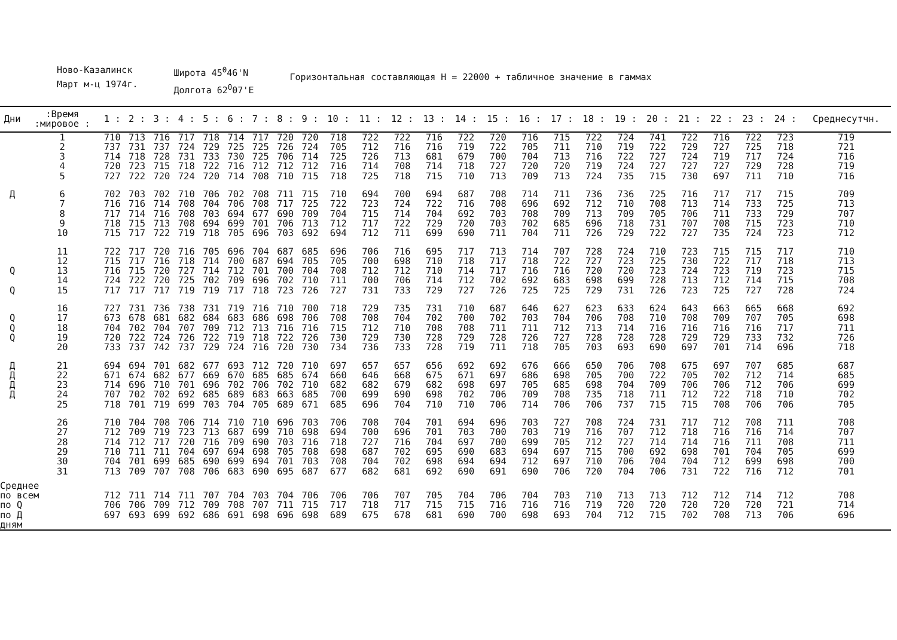Ново-Казалинск
Март м-ц 1974г.
Широта 45<sup>0</sup>46'N
Долгота 62<sup>0</sup>07'E
Горизонтальная составляющая H = 22000 + табличное значение в гаммах
| Дни | :Время :мировое : | 1 : | 2 : | 3 : | 4 : | 5 : | 6 : | 7 : | 8 : | 9 : | 10 : | 11 : | 12 : | 13 : | 14 : | 15 : | 16 : | 17 : | 18 : | 19 : | 20 : | 21 : | 22 : | 23 : | 24 : | Среднесутчн. |
| --- | --- | --- | --- | --- | --- | --- | --- | --- | --- | --- | --- | --- | --- | --- | --- | --- | --- | --- | --- | --- | --- | --- | --- | --- | --- | --- |
| | 1 | 710 | 713 | 716 | 717 | 718 | 714 | 717 | 720 | 720 | 718 | 722 | 722 | 716 | 722 | 720 | 716 | 715 | 722 | 724 | 741 | 722 | 716 | 722 | 723 | 719 |
| | 2 | 737 | 731 | 737 | 724 | 729 | 725 | 725 | 726 | 724 | 705 | 712 | 716 | 716 | 719 | 722 | 705 | 711 | 710 | 719 | 722 | 729 | 727 | 725 | 718 | 721 |
| | 3 | 714 | 718 | 728 | 731 | 733 | 730 | 725 | 706 | 714 | 725 | 726 | 713 | 681 | 679 | 700 | 704 | 713 | 716 | 722 | 727 | 724 | 719 | 717 | 724 | 716 |
| | 4 | 720 | 723 | 715 | 718 | 722 | 716 | 712 | 712 | 712 | 716 | 714 | 708 | 714 | 718 | 727 | 720 | 720 | 719 | 724 | 727 | 727 | 727 | 729 | 728 | 719 |
| | 5 | 727 | 722 | 720 | 724 | 720 | 714 | 708 | 710 | 715 | 718 | 725 | 718 | 715 | 710 | 713 | 709 | 713 | 724 | 735 | 715 | 730 | 697 | 711 | 710 | 716 |
| Д | 6 | 702 | 703 | 702 | 710 | 706 | 702 | 708 | 711 | 715 | 710 | 694 | 700 | 694 | 687 | 708 | 714 | 711 | 736 | 736 | 725 | 716 | 717 | 717 | 715 | 709 |
| | 7 | 716 | 716 | 714 | 708 | 704 | 706 | 708 | 717 | 725 | 722 | 723 | 724 | 722 | 716 | 708 | 696 | 692 | 712 | 710 | 708 | 713 | 714 | 733 | 725 | 713 |
| | 8 | 717 | 714 | 716 | 708 | 703 | 694 | 677 | 690 | 709 | 704 | 715 | 714 | 704 | 692 | 703 | 708 | 709 | 713 | 709 | 705 | 706 | 711 | 733 | 729 | 707 |
| | 9 | 718 | 715 | 713 | 708 | 694 | 699 | 701 | 706 | 713 | 712 | 717 | 722 | 729 | 720 | 703 | 702 | 685 | 696 | 718 | 731 | 707 | 708 | 715 | 723 | 710 |
| | 10 | 715 | 717 | 722 | 719 | 718 | 705 | 696 | 703 | 692 | 694 | 712 | 711 | 699 | 690 | 711 | 704 | 711 | 726 | 729 | 722 | 727 | 735 | 724 | 723 | 712 |
| | 11 | 722 | 717 | 720 | 716 | 705 | 696 | 704 | 687 | 685 | 696 | 706 | 716 | 695 | 717 | 713 | 714 | 707 | 728 | 724 | 710 | 723 | 715 | 715 | 717 | 710 |
| | 12 | 715 | 717 | 716 | 718 | 714 | 700 | 687 | 694 | 705 | 705 | 700 | 698 | 710 | 718 | 717 | 718 | 722 | 727 | 723 | 725 | 730 | 722 | 717 | 718 | 713 |
| Q | 13 | 716 | 715 | 720 | 727 | 714 | 712 | 701 | 700 | 704 | 708 | 712 | 712 | 710 | 714 | 717 | 716 | 716 | 720 | 720 | 723 | 724 | 723 | 719 | 723 | 715 |
| | 14 | 724 | 722 | 720 | 725 | 702 | 709 | 696 | 702 | 710 | 711 | 700 | 706 | 714 | 712 | 702 | 692 | 683 | 698 | 699 | 728 | 713 | 712 | 714 | 715 | 708 |
| Q | 15 | 717 | 717 | 717 | 719 | 719 | 717 | 718 | 723 | 726 | 727 | 731 | 733 | 729 | 727 | 726 | 725 | 725 | 729 | 731 | 726 | 723 | 725 | 727 | 728 | 724 |
| | 16 | 727 | 731 | 736 | 738 | 731 | 719 | 716 | 710 | 700 | 718 | 729 | 735 | 731 | 710 | 687 | 646 | 627 | 623 | 633 | 624 | 643 | 663 | 665 | 668 | 692 |
| Q | 17 | 673 | 678 | 681 | 682 | 684 | 683 | 686 | 698 | 706 | 708 | 708 | 704 | 702 | 700 | 702 | 703 | 704 | 706 | 708 | 710 | 708 | 709 | 707 | 705 | 698 |
| Q | 18 | 704 | 702 | 704 | 707 | 709 | 712 | 713 | 716 | 716 | 715 | 712 | 710 | 708 | 708 | 711 | 711 | 712 | 713 | 714 | 716 | 716 | 716 | 716 | 717 | 711 |
| Q | 19 | 720 | 722 | 724 | 726 | 722 | 719 | 718 | 722 | 726 | 730 | 729 | 730 | 728 | 729 | 728 | 726 | 727 | 728 | 728 | 728 | 729 | 729 | 733 | 732 | 726 |
| | 20 | 733 | 737 | 742 | 737 | 729 | 724 | 716 | 720 | 730 | 734 | 736 | 733 | 728 | 719 | 711 | 718 | 705 | 703 | 693 | 690 | 697 | 701 | 714 | 696 | 718 |
| Д | 21 | 694 | 694 | 701 | 682 | 677 | 693 | 712 | 720 | 710 | 697 | 657 | 657 | 656 | 692 | 692 | 676 | 666 | 650 | 706 | 708 | 675 | 697 | 707 | 685 | 687 |
| Д | 22 | 671 | 674 | 682 | 677 | 669 | 670 | 685 | 685 | 674 | 660 | 646 | 668 | 675 | 671 | 697 | 686 | 698 | 705 | 700 | 722 | 705 | 702 | 712 | 714 | 685 |
| Д | 23 | 714 | 696 | 710 | 701 | 696 | 702 | 706 | 702 | 710 | 682 | 682 | 679 | 682 | 698 | 697 | 705 | 685 | 698 | 704 | 709 | 706 | 706 | 712 | 706 | 699 |
| Д | 24 | 707 | 702 | 702 | 692 | 685 | 689 | 683 | 663 | 685 | 700 | 699 | 690 | 698 | 702 | 706 | 709 | 708 | 735 | 718 | 711 | 712 | 722 | 718 | 710 | 702 |
| | 25 | 718 | 701 | 719 | 699 | 703 | 704 | 705 | 689 | 671 | 685 | 696 | 704 | 710 | 710 | 706 | 714 | 706 | 706 | 737 | 715 | 715 | 708 | 706 | 706 | 705 |
| | 26 | 710 | 704 | 708 | 706 | 714 | 710 | 710 | 696 | 703 | 706 | 708 | 704 | 701 | 694 | 696 | 703 | 727 | 708 | 724 | 731 | 717 | 712 | 708 | 711 | 708 |
| | 27 | 712 | 709 | 719 | 723 | 713 | 687 | 699 | 710 | 698 | 694 | 700 | 696 | 701 | 703 | 700 | 703 | 719 | 716 | 707 | 712 | 718 | 716 | 716 | 714 | 707 |
| | 28 | 714 | 712 | 717 | 720 | 716 | 709 | 690 | 703 | 716 | 718 | 727 | 716 | 704 | 697 | 700 | 699 | 705 | 712 | 727 | 714 | 714 | 716 | 711 | 708 | 711 |
| | 29 | 710 | 711 | 711 | 704 | 697 | 694 | 698 | 705 | 708 | 698 | 687 | 702 | 695 | 690 | 683 | 694 | 697 | 715 | 700 | 692 | 698 | 701 | 704 | 705 | 699 |
| | 30 | 704 | 701 | 699 | 685 | 690 | 699 | 694 | 701 | 703 | 708 | 704 | 702 | 698 | 694 | 694 | 712 | 697 | 710 | 706 | 704 | 704 | 712 | 699 | 698 | 700 |
| | 31 | 713 | 709 | 707 | 708 | 706 | 683 | 690 | 695 | 687 | 677 | 682 | 681 | 692 | 690 | 691 | 690 | 706 | 720 | 704 | 706 | 731 | 722 | 716 | 712 | 701 |
| Среднее | | | | | | | | | | | | | | | | | | | | | | | | | | |
| по всем | | 712 | 711 | 714 | 711 | 707 | 704 | 703 | 704 | 706 | 706 | 706 | 707 | 705 | 704 | 706 | 704 | 703 | 710 | 713 | 713 | 712 | 712 | 714 | 712 | 708 |
| по Q | | 706 | 706 | 709 | 712 | 709 | 708 | 707 | 711 | 715 | 717 | 718 | 717 | 715 | 715 | 716 | 716 | 716 | 719 | 720 | 720 | 720 | 720 | 720 | 721 | 714 |
| по Д дням | | 697 | 693 | 699 | 692 | 686 | 691 | 698 | 696 | 698 | 689 | 675 | 678 | 681 | 690 | 700 | 698 | 693 | 704 | 712 | 715 | 702 | 708 | 713 | 706 | 696 |